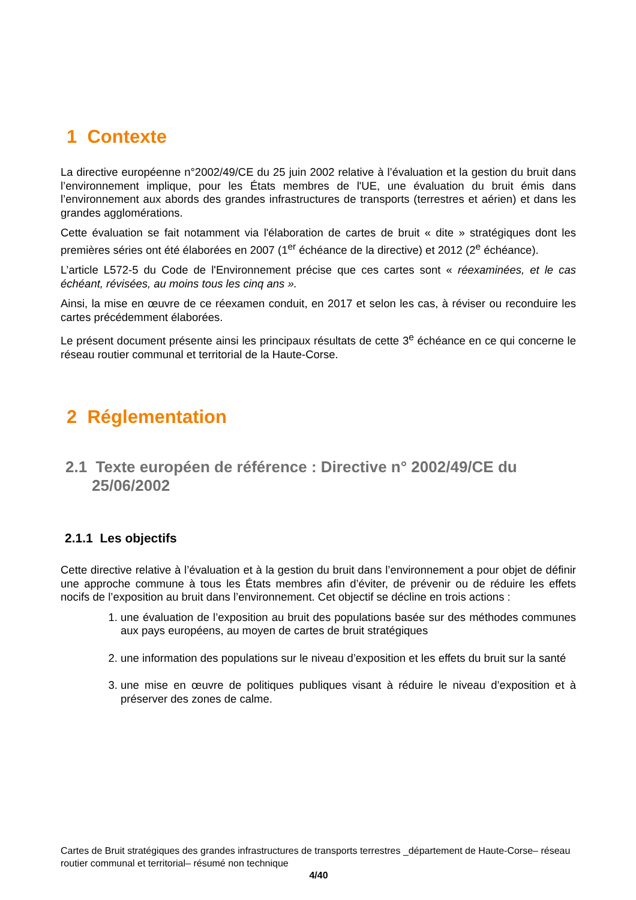1 Contexte
La directive européenne n°2002/49/CE du 25 juin 2002 relative à l’évaluation et la gestion du bruit dans l’environnement implique, pour les États membres de l'UE, une évaluation du bruit émis dans l’environnement aux abords des grandes infrastructures de transports (terrestres et aérien) et dans les grandes agglomérations.
Cette évaluation se fait notamment via l'élaboration de cartes de bruit « dite » stratégiques dont les premières séries ont été élaborées en 2007 (1<sup>er</sup> échéance de la directive) et 2012 (2<sup>e</sup> échéance).
L’article L572-5 du Code de l'Environnement précise que ces cartes sont « réexaminées, et le cas échéant, révisées, au moins tous les cinq ans ».
Ainsi, la mise en œuvre de ce réexamen conduit, en 2017 et selon les cas, à réviser ou reconduire les cartes précédemment élaborées.
Le présent document présente ainsi les principaux résultats de cette 3<sup>e</sup> échéance en ce qui concerne le réseau routier communal et territorial de la Haute-Corse.
2 Réglementation
2.1 Texte européen de référence : Directive n° 2002/49/CE du 25/06/2002
2.1.1 Les objectifs
Cette directive relative à l’évaluation et à la gestion du bruit dans l’environnement a pour objet de définir une approche commune à tous les États membres afin d’éviter, de prévenir ou de réduire les effets nocifs de l’exposition au bruit dans l’environnement. Cet objectif se décline en trois actions :
1. une évaluation de l’exposition au bruit des populations basée sur des méthodes communes aux pays européens, au moyen de cartes de bruit stratégiques
2. une information des populations sur le niveau d’exposition et les effets du bruit sur la santé
3. une mise en œuvre de politiques publiques visant à réduire le niveau d’exposition et à préserver des zones de calme.
Cartes de Bruit stratégiques des grandes infrastructures de transports terrestres _département de Haute-Corse– réseau routier communal et territorial– résumé non technique
4/40